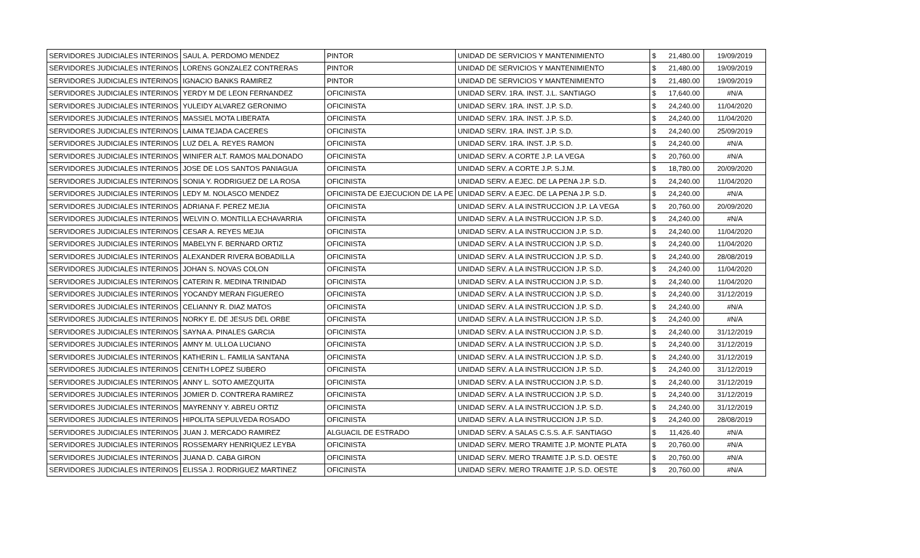| SERVIDORES JUDICIALES INTERINOS | SAUL A. PERDOMO MENDEZ | PINTOR | UNIDAD DE SERVICIOS Y MANTENIMIENTO | $ | 21,480.00 | 19/09/2019 |
| SERVIDORES JUDICIALES INTERINOS | LORENS GONZALEZ CONTRERAS | PINTOR | UNIDAD DE SERVICIOS Y MANTENIMIENTO | $ | 21,480.00 | 19/09/2019 |
| SERVIDORES JUDICIALES INTERINOS | IGNACIO BANKS RAMIREZ | PINTOR | UNIDAD DE SERVICIOS Y MANTENIMIENTO | $ | 21,480.00 | 19/09/2019 |
| SERVIDORES JUDICIALES INTERINOS | YERDY M DE LEON FERNANDEZ | OFICINISTA | UNIDAD SERV. 1RA. INST. J.L. SANTIAGO | $ | 17,640.00 | #N/A |
| SERVIDORES JUDICIALES INTERINOS | YULEIDY ALVAREZ GERONIMO | OFICINISTA | UNIDAD SERV. 1RA. INST. J.P. S.D. | $ | 24,240.00 | 11/04/2020 |
| SERVIDORES JUDICIALES INTERINOS | MASSIEL MOTA LIBERATA | OFICINISTA | UNIDAD SERV. 1RA. INST. J.P. S.D. | $ | 24,240.00 | 11/04/2020 |
| SERVIDORES JUDICIALES INTERINOS | LAIMA TEJADA CACERES | OFICINISTA | UNIDAD SERV. 1RA. INST. J.P. S.D. | $ | 24,240.00 | 25/09/2019 |
| SERVIDORES JUDICIALES INTERINOS | LUZ DEL A. REYES RAMON | OFICINISTA | UNIDAD SERV. 1RA. INST. J.P. S.D. | $ | 24,240.00 | #N/A |
| SERVIDORES JUDICIALES INTERINOS | WINIFER ALT. RAMOS MALDONADO | OFICINISTA | UNIDAD SERV. A CORTE J.P. LA VEGA | $ | 20,760.00 | #N/A |
| SERVIDORES JUDICIALES INTERINOS | JOSE DE LOS SANTOS PANIAGUA | OFICINISTA | UNIDAD SERV. A CORTE J.P. S.J.M. | $ | 18,780.00 | 20/09/2020 |
| SERVIDORES JUDICIALES INTERINOS | SONIA Y. RODRIGUEZ DE LA ROSA | OFICINISTA | UNIDAD SERV. A EJEC. DE LA PENA J.P. S.D. | $ | 24,240.00 | 11/04/2020 |
| SERVIDORES JUDICIALES INTERINOS | LEDY M. NOLASCO MENDEZ | OFICINISTA DE EJECUCION DE LA PE | UNIDAD SERV. A EJEC. DE LA PENA J.P. S.D. | $ | 24,240.00 | #N/A |
| SERVIDORES JUDICIALES INTERINOS | ADRIANA F. PEREZ MEJIA | OFICINISTA | UNIDAD SERV. A LA INSTRUCCION J.P. LA VEGA | $ | 20,760.00 | 20/09/2020 |
| SERVIDORES JUDICIALES INTERINOS | WELVIN O. MONTILLA ECHAVARRIA | OFICINISTA | UNIDAD SERV. A LA INSTRUCCION J.P. S.D. | $ | 24,240.00 | #N/A |
| SERVIDORES JUDICIALES INTERINOS | CESAR A. REYES MEJIA | OFICINISTA | UNIDAD SERV. A LA INSTRUCCION J.P. S.D. | $ | 24,240.00 | 11/04/2020 |
| SERVIDORES JUDICIALES INTERINOS | MABELYN F. BERNARD ORTIZ | OFICINISTA | UNIDAD SERV. A LA INSTRUCCION J.P. S.D. | $ | 24,240.00 | 11/04/2020 |
| SERVIDORES JUDICIALES INTERINOS | ALEXANDER RIVERA BOBADILLA | OFICINISTA | UNIDAD SERV. A LA INSTRUCCION J.P. S.D. | $ | 24,240.00 | 28/08/2019 |
| SERVIDORES JUDICIALES INTERINOS | JOHAN S. NOVAS COLON | OFICINISTA | UNIDAD SERV. A LA INSTRUCCION J.P. S.D. | $ | 24,240.00 | 11/04/2020 |
| SERVIDORES JUDICIALES INTERINOS | CATERIN R. MEDINA TRINIDAD | OFICINISTA | UNIDAD SERV. A LA INSTRUCCION J.P. S.D. | $ | 24,240.00 | 11/04/2020 |
| SERVIDORES JUDICIALES INTERINOS | YOCANDY MERAN FIGUEREO | OFICINISTA | UNIDAD SERV. A LA INSTRUCCION J.P. S.D. | $ | 24,240.00 | 31/12/2019 |
| SERVIDORES JUDICIALES INTERINOS | CELIANNY R. DIAZ MATOS | OFICINISTA | UNIDAD SERV. A LA INSTRUCCION J.P. S.D. | $ | 24,240.00 | #N/A |
| SERVIDORES JUDICIALES INTERINOS | NORKY E. DE JESUS DEL ORBE | OFICINISTA | UNIDAD SERV. A LA INSTRUCCION J.P. S.D. | $ | 24,240.00 | #N/A |
| SERVIDORES JUDICIALES INTERINOS | SAYNA A. PINALES GARCIA | OFICINISTA | UNIDAD SERV. A LA INSTRUCCION J.P. S.D. | $ | 24,240.00 | 31/12/2019 |
| SERVIDORES JUDICIALES INTERINOS | AMNY M. ULLOA LUCIANO | OFICINISTA | UNIDAD SERV. A LA INSTRUCCION J.P. S.D. | $ | 24,240.00 | 31/12/2019 |
| SERVIDORES JUDICIALES INTERINOS | KATHERIN L. FAMILIA SANTANA | OFICINISTA | UNIDAD SERV. A LA INSTRUCCION J.P. S.D. | $ | 24,240.00 | 31/12/2019 |
| SERVIDORES JUDICIALES INTERINOS | CENITH LOPEZ SUBERO | OFICINISTA | UNIDAD SERV. A LA INSTRUCCION J.P. S.D. | $ | 24,240.00 | 31/12/2019 |
| SERVIDORES JUDICIALES INTERINOS | ANNY L. SOTO AMEZQUITA | OFICINISTA | UNIDAD SERV. A LA INSTRUCCION J.P. S.D. | $ | 24,240.00 | 31/12/2019 |
| SERVIDORES JUDICIALES INTERINOS | JOMIER D. CONTRERA RAMIREZ | OFICINISTA | UNIDAD SERV. A LA INSTRUCCION J.P. S.D. | $ | 24,240.00 | 31/12/2019 |
| SERVIDORES JUDICIALES INTERINOS | MAYRENNY Y. ABREU ORTIZ | OFICINISTA | UNIDAD SERV. A LA INSTRUCCION J.P. S.D. | $ | 24,240.00 | 31/12/2019 |
| SERVIDORES JUDICIALES INTERINOS | HIPOLITA SEPULVEDA ROSADO | OFICINISTA | UNIDAD SERV. A LA INSTRUCCION J.P. S.D. | $ | 24,240.00 | 28/08/2019 |
| SERVIDORES JUDICIALES INTERINOS | JUAN J. MERCADO RAMIREZ | ALGUACIL DE ESTRADO | UNIDAD SERV. A SALAS C.S.S. A.F. SANTIAGO | $ | 11,426.40 | #N/A |
| SERVIDORES JUDICIALES INTERINOS | ROSSEMARY HENRIQUEZ LEYBA | OFICINISTA | UNIDAD SERV. MERO TRAMITE J.P. MONTE PLATA | $ | 20,760.00 | #N/A |
| SERVIDORES JUDICIALES INTERINOS | JUANA D. CABA GIRON | OFICINISTA | UNIDAD SERV. MERO TRAMITE J.P. S.D. OESTE | $ | 20,760.00 | #N/A |
| SERVIDORES JUDICIALES INTERINOS | ELISSA J. RODRIGUEZ MARTINEZ | OFICINISTA | UNIDAD SERV. MERO TRAMITE J.P. S.D. OESTE | $ | 20,760.00 | #N/A |